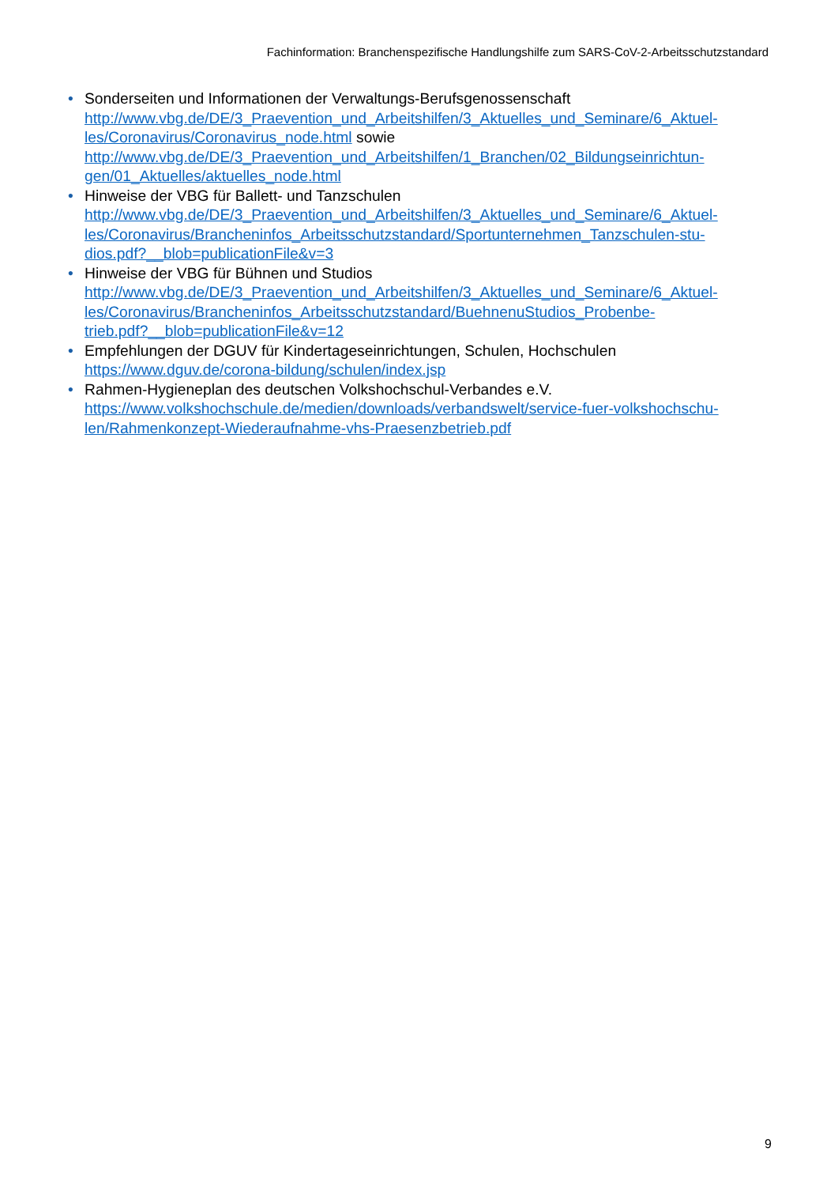Fachinformation: Branchenspezifische Handlungshilfe zum SARS-CoV-2-Arbeitsschutzstandard
• Sonderseiten und Informationen der Verwaltungs-Berufsgenossenschaft
http://www.vbg.de/DE/3_Praevention_und_Arbeitshilfen/3_Aktuelles_und_Seminare/6_Aktuel-
les/Coronavirus/Coronavirus_node.html sowie
http://www.vbg.de/DE/3_Praevention_und_Arbeitshilfen/1_Branchen/02_Bildungseinrichtun-
gen/01_Aktuelles/aktuelles_node.html
• Hinweise der VBG für Ballett- und Tanzschulen
http://www.vbg.de/DE/3_Praevention_und_Arbeitshilfen/3_Aktuelles_und_Seminare/6_Aktuel-
les/Coronavirus/Brancheninfos_Arbeitsschutzstandard/Sportunternehmen_Tanzschulen-stu-
dios.pdf?__blob=publicationFile&v=3
• Hinweise der VBG für Bühnen und Studios
http://www.vbg.de/DE/3_Praevention_und_Arbeitshilfen/3_Aktuelles_und_Seminare/6_Aktuel-
les/Coronavirus/Brancheninfos_Arbeitsschutzstandard/BuehnenuStudios_Probenbe-
trieb.pdf?__blob=publicationFile&v=12
• Empfehlungen der DGUV für Kindertageseinrichtungen, Schulen, Hochschulen
https://www.dguv.de/corona-bildung/schulen/index.jsp
• Rahmen-Hygieneplan des deutschen Volkshochschul-Verbandes e.V.
https://www.volkshochschule.de/medien/downloads/verbandswelt/service-fuer-volkshochschu-
len/Rahmenkonzept-Wiederaufnahme-vhs-Praesenzbetrieb.pdf
9